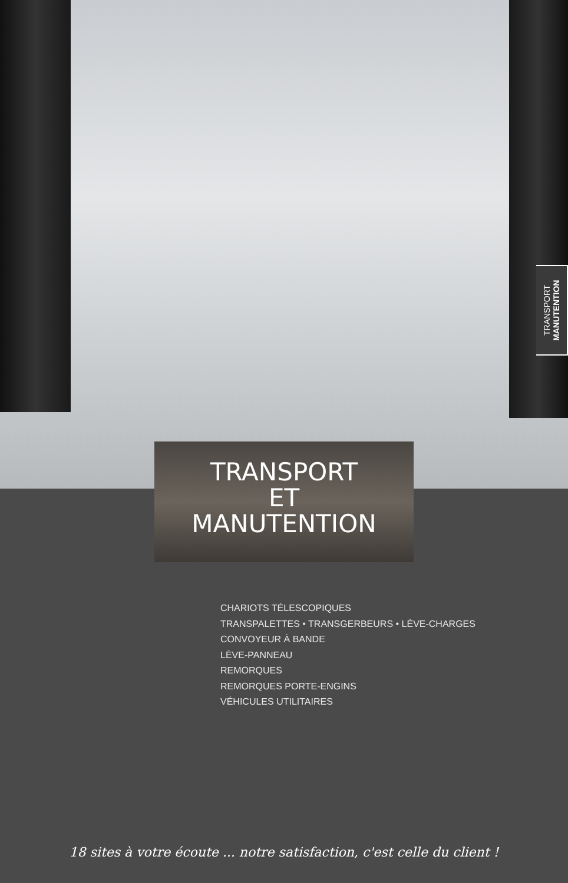TRANSPORT
MANUTENTION
TRANSPORT
ET
MANUTENTION
CHARIOTS TÉLESCOPIQUES
TRANSPALETTES • TRANSGERBEURS • LÈVE-CHARGES
CONVOYEUR À BANDE
LÈVE-PANNEAU
REMORQUES
REMORQUES PORTE-ENGINS
VÉHICULES UTILITAIRES
18 sites à votre écoute ... notre satisfaction, c'est celle du client !